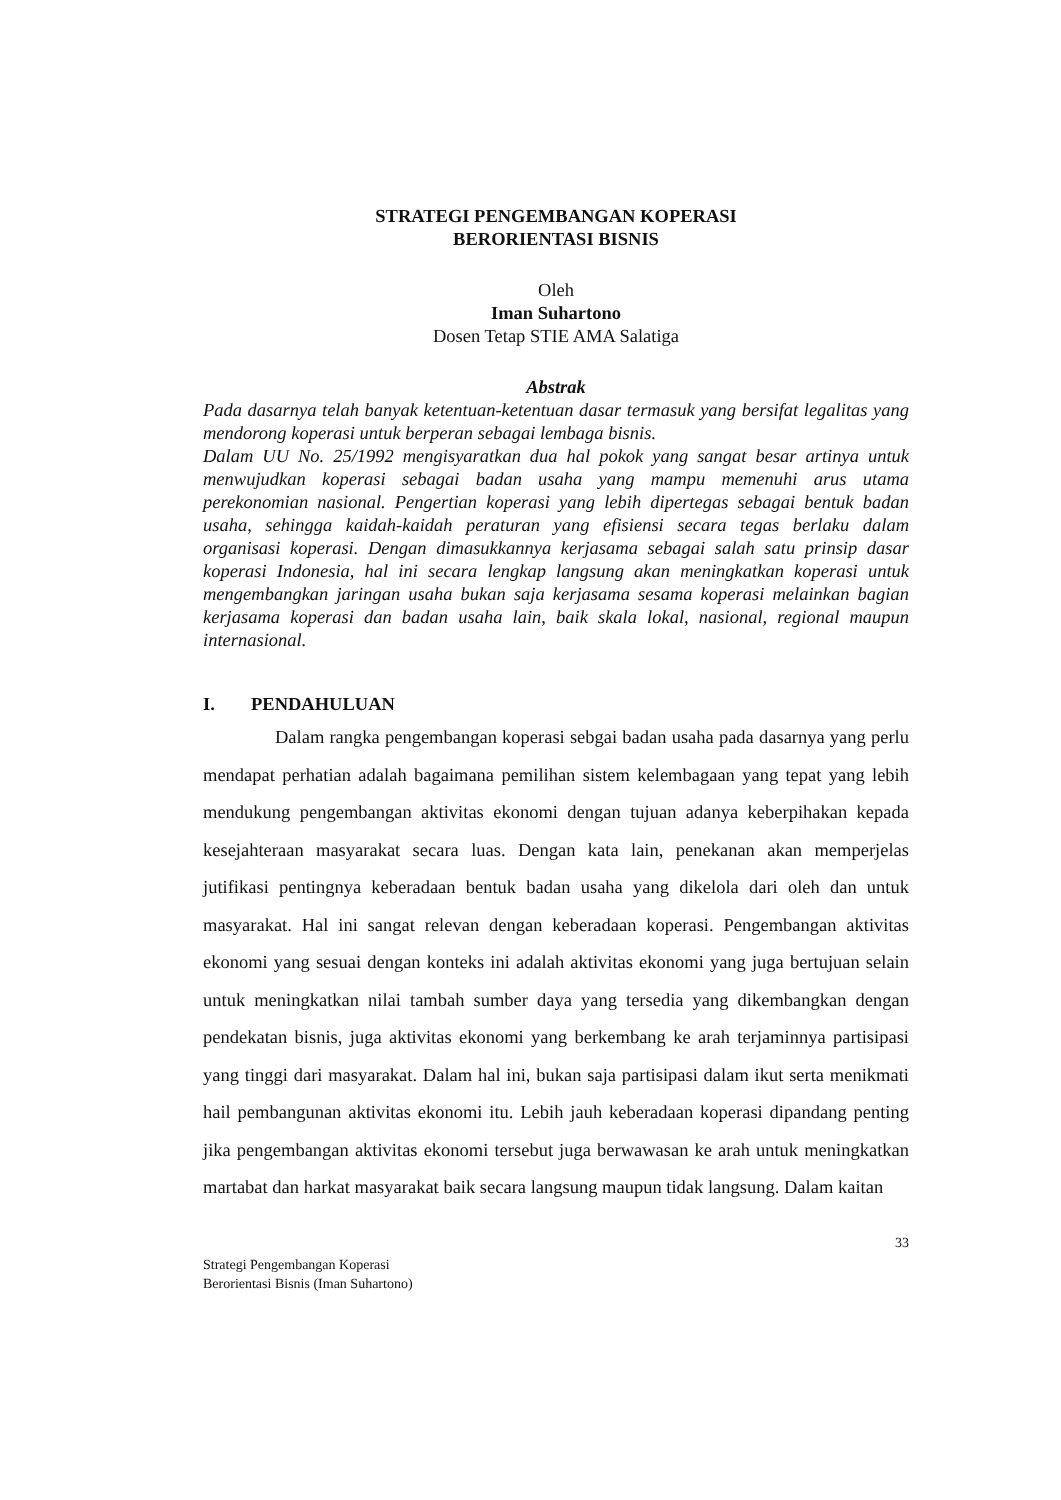STRATEGI PENGEMBANGAN KOPERASI
BERORIENTASI BISNIS
Oleh
Iman Suhartono
Dosen Tetap STIE AMA Salatiga
Abstrak
Pada dasarnya telah banyak ketentuan-ketentuan dasar termasuk yang bersifat legalitas yang mendorong koperasi untuk berperan sebagai lembaga bisnis.
Dalam UU No. 25/1992 mengisyaratkan dua hal pokok yang sangat besar artinya untuk menwujudkan koperasi sebagai badan usaha yang mampu memenuhi arus utama perekonomian nasional. Pengertian koperasi yang lebih dipertegas sebagai bentuk badan usaha, sehingga kaidah-kaidah peraturan yang efisiensi secara tegas berlaku dalam organisasi koperasi. Dengan dimasukkannya kerjasama sebagai salah satu prinsip dasar koperasi Indonesia, hal ini secara lengkap langsung akan meningkatkan koperasi untuk mengembangkan jaringan usaha bukan saja kerjasama sesama koperasi melainkan bagian kerjasama koperasi dan badan usaha lain, baik skala lokal, nasional, regional maupun internasional.
I. PENDAHULUAN
Dalam rangka pengembangan koperasi sebgai badan usaha pada dasarnya yang perlu mendapat perhatian adalah bagaimana pemilihan sistem kelembagaan yang tepat yang lebih mendukung pengembangan aktivitas ekonomi dengan tujuan adanya keberpihakan kepada kesejahteraan masyarakat secara luas. Dengan kata lain, penekanan akan memperjelas jutifikasi pentingnya keberadaan bentuk badan usaha yang dikelola dari oleh dan untuk masyarakat. Hal ini sangat relevan dengan keberadaan koperasi. Pengembangan aktivitas ekonomi yang sesuai dengan konteks ini adalah aktivitas ekonomi yang juga bertujuan selain untuk meningkatkan nilai tambah sumber daya yang tersedia yang dikembangkan dengan pendekatan bisnis, juga aktivitas ekonomi yang berkembang ke arah terjaminnya partisipasi yang tinggi dari masyarakat. Dalam hal ini, bukan saja partisipasi dalam ikut serta menikmati hail pembangunan aktivitas ekonomi itu. Lebih jauh keberadaan koperasi dipandang penting jika pengembangan aktivitas ekonomi tersebut juga berwawasan ke arah untuk meningkatkan martabat dan harkat masyarakat baik secara langsung maupun tidak langsung. Dalam kaitan
33
Strategi Pengembangan Koperasi
Berorientasi Bisnis (Iman Suhartono)